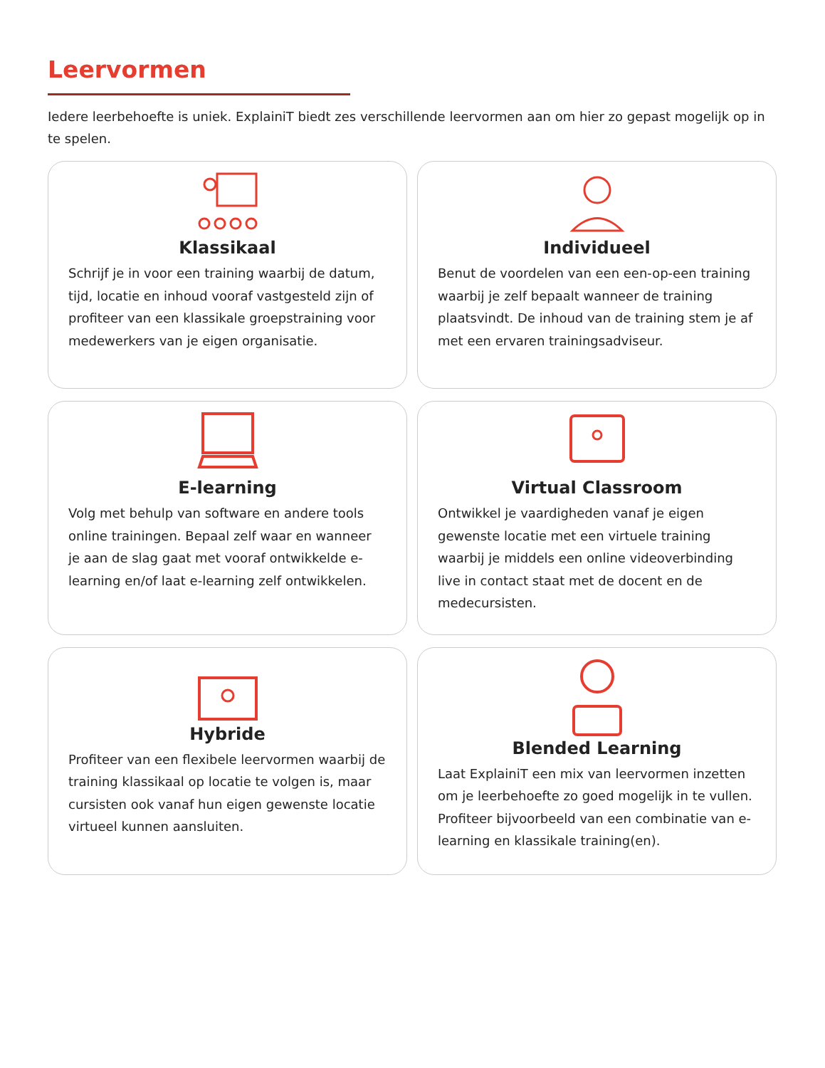Leervormen
Iedere leerbehoefte is uniek. ExplainiT biedt zes verschillende leervormen aan om hier zo gepast mogelijk op in te spelen.
Klassikaal
Schrijf je in voor een training waarbij de datum, tijd, locatie en inhoud vooraf vastgesteld zijn of profiteer van een klassikale groepstraining voor medewerkers van je eigen organisatie.
Individueel
Benut de voordelen van een een-op-een training waarbij je zelf bepaalt wanneer de training plaatsvindt. De inhoud van de training stem je af met een ervaren trainingsadviseur.
E-learning
Volg met behulp van software en andere tools online trainingen. Bepaal zelf waar en wanneer je aan de slag gaat met vooraf ontwikkelde e-learning en/of laat e-learning zelf ontwikkelen.
Virtual Classroom
Ontwikkel je vaardigheden vanaf je eigen gewenste locatie met een virtuele training waarbij je middels een online videoverbinding live in contact staat met de docent en de medecursisten.
Hybride
Profiteer van een flexibele leervormen waarbij de training klassikaal op locatie te volgen is, maar cursisten ook vanaf hun eigen gewenste locatie virtueel kunnen aansluiten.
Blended Learning
Laat ExplainiT een mix van leervormen inzetten om je leerbehoefte zo goed mogelijk in te vullen. Profiteer bijvoorbeeld van een combinatie van e-learning en klassikale training(en).